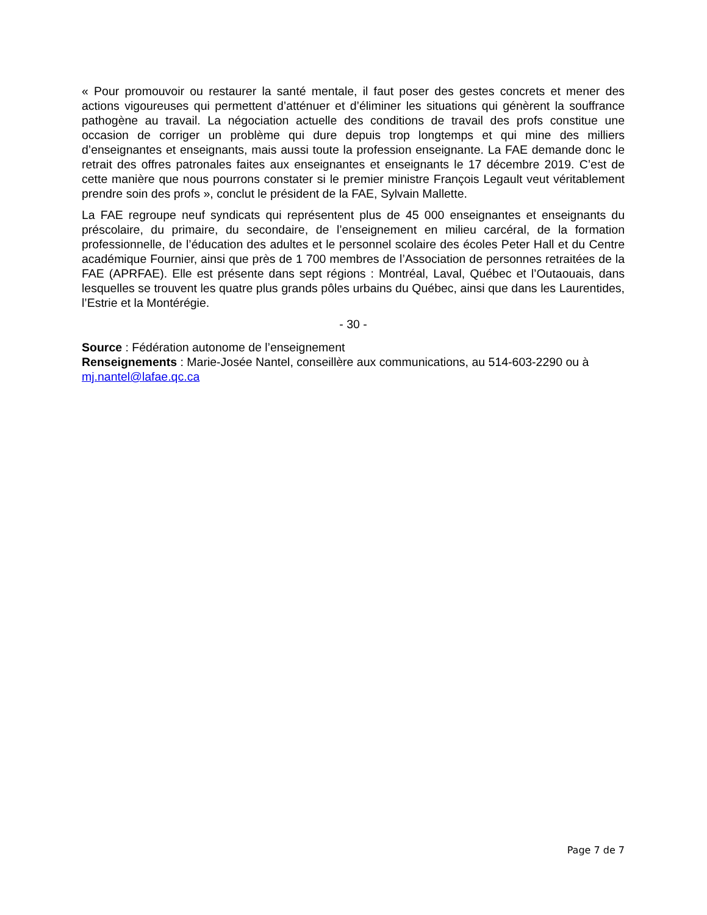« Pour promouvoir ou restaurer la santé mentale, il faut poser des gestes concrets et mener des actions vigoureuses qui permettent d’atténuer et d’éliminer les situations qui génèrent la souffrance pathogène au travail. La négociation actuelle des conditions de travail des profs constitue une occasion de corriger un problème qui dure depuis trop longtemps et qui mine des milliers d’enseignantes et enseignants, mais aussi toute la profession enseignante. La FAE demande donc le retrait des offres patronales faites aux enseignantes et enseignants le 17 décembre 2019. C’est de cette manière que nous pourrons constater si le premier ministre François Legault veut véritablement prendre soin des profs », conclut le président de la FAE, Sylvain Mallette.
La FAE regroupe neuf syndicats qui représentent plus de 45 000 enseignantes et enseignants du préscolaire, du primaire, du secondaire, de l’enseignement en milieu carcéral, de la formation professionnelle, de l’éducation des adultes et le personnel scolaire des écoles Peter Hall et du Centre académique Fournier, ainsi que près de 1 700 membres de l’Association de personnes retraitées de la FAE (APRFAE). Elle est présente dans sept régions : Montréal, Laval, Québec et l’Outaouais, dans lesquelles se trouvent les quatre plus grands pôles urbains du Québec, ainsi que dans les Laurentides, l’Estrie et la Montérégie.
- 30 -
Source : Fédération autonome de l’enseignement
Renseignements : Marie-Josée Nantel, conseillère aux communications, au 514-603-2290 ou à mj.nantel@lafae.qc.ca
Page 7 de 7